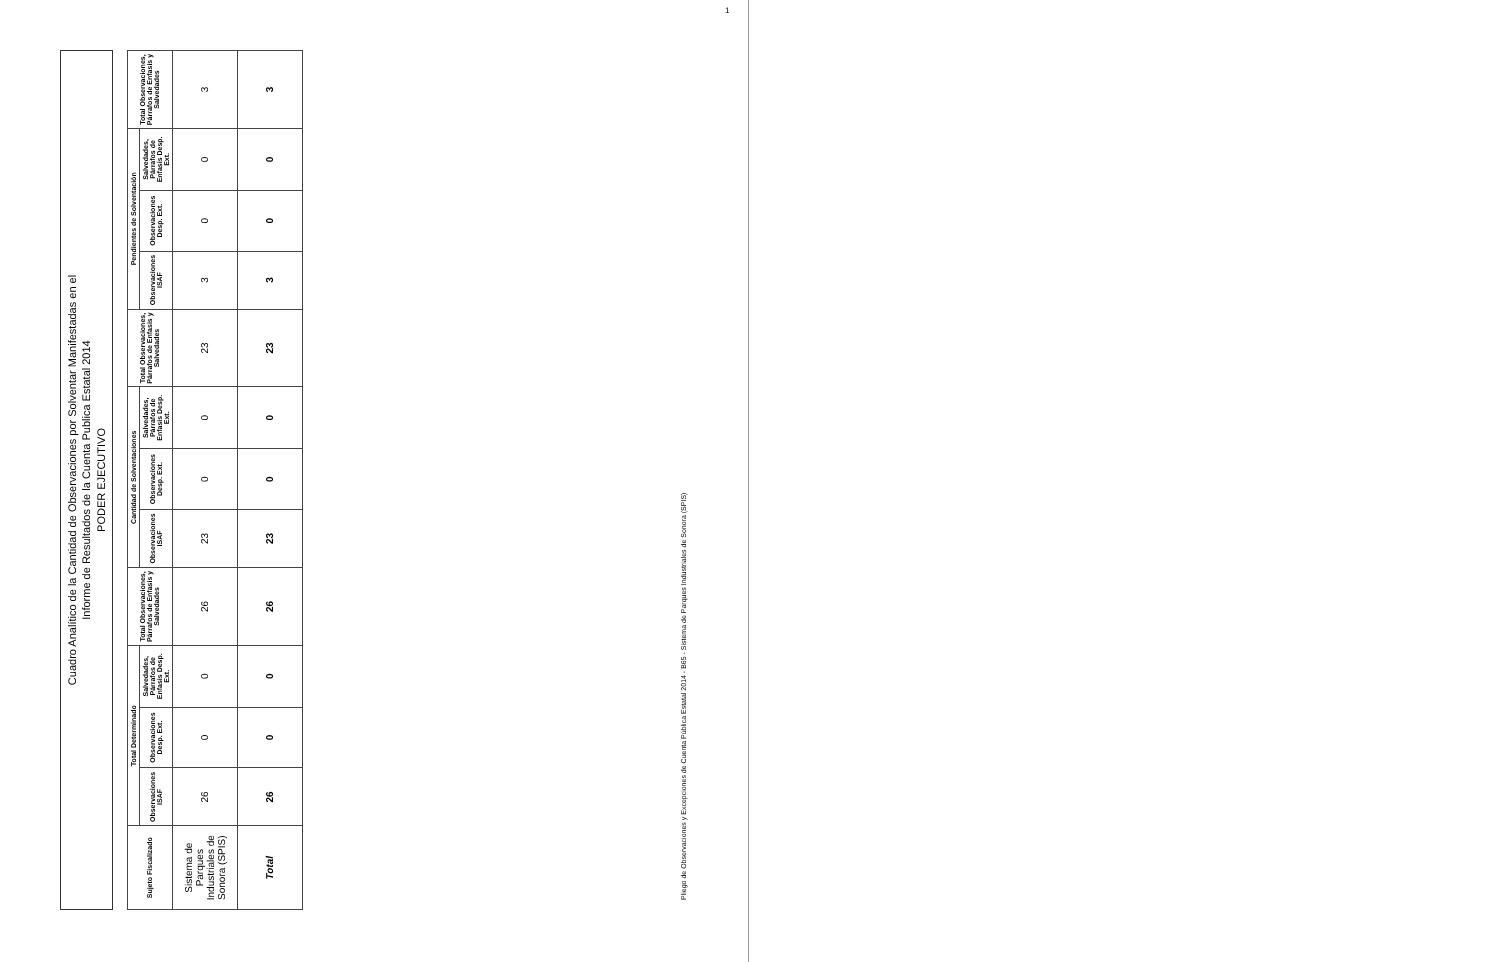Cuadro Analítico de la Cantidad de Observaciones por Solventar Manifestadas en el
Informe de Resultados de la Cuenta Publica Estatal 2014
PODER EJECUTIVO
| Sujeto Fiscalizado | Total Determinado | | | Total Observaciones, Párrafos de Enfasis y Salvedades | Cantidad de Solventaciones | | | Total Observaciones, Párrafos de Enfasis y Salvedades | Pendientes de Solventación | | | Total Observaciones, Párrafos de Enfasis y Salvedades |
| --- | --- | --- | --- | --- | --- | --- | --- | --- | --- | --- | --- | --- |
| | Observaciones ISAF | Observaciones Desp. Ext. | Salvedades, Párrafos de Enfasis Desp. Ext. | | Observaciones ISAF | Observaciones Desp. Ext. | Salvedades, Párrafos de Enfasis Desp. Ext. | | Observaciones ISAF | Observaciones Desp. Ext. | Salvedades, Párrafos de Enfasis Desp. Ext. | |
| Sistema de Parques Industriales de Sonora (SPIS) | 26 | 0 | 0 | 26 | 23 | 0 | 0 | 23 | 3 | 0 | 0 | 3 |
| Total | 26 | 0 | 0 | 26 | 23 | 0 | 0 | 23 | 3 | 0 | 0 | 3 |
Pliego de Observaciones y Excepciones de Cuenta Pública Estatal 2014 - B65 - Sistema de Parques Industriales de Sonora (SPIS)
1